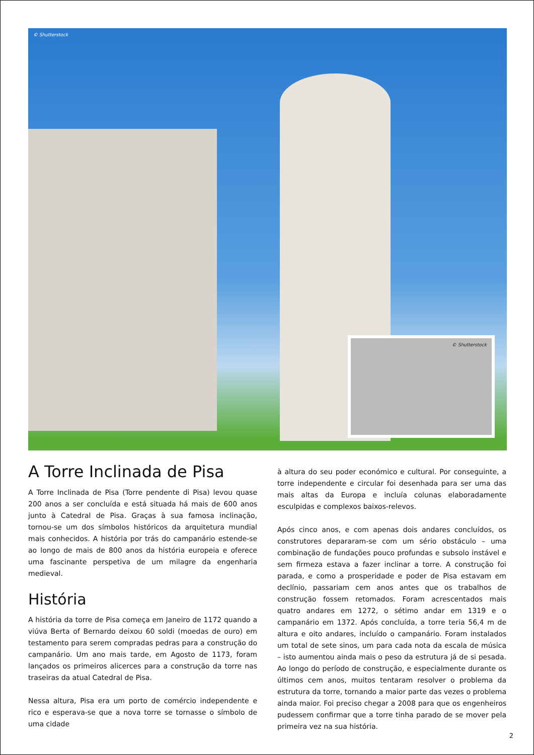© Shutterstock
© Shutterstock
A Torre Inclinada de Pisa
A Torre Inclinada de Pisa (Torre pendente di Pisa) levou quase 200 anos a ser concluída e está situada há mais de 600 anos junto à Catedral de Pisa. Graças à sua famosa inclinação, tornou-se um dos símbolos históricos da arquitetura mundial mais conhecidos. A história por trás do campanário estende-se ao longo de mais de 800 anos da história europeia e oferece uma fascinante perspetiva de um milagre da engenharia medieval.
História
A história da torre de Pisa começa em Janeiro de 1172 quando a viúva Berta of Bernardo deixou 60 soldi (moedas de ouro) em testamento para serem compradas pedras para a construção do campanário. Um ano mais tarde, em Agosto de 1173, foram lançados os primeiros alicerces para a construção da torre nas traseiras da atual Catedral de Pisa.
Nessa altura, Pisa era um porto de comércio independente e rico e esperava-se que a nova torre se tornasse o símbolo de uma cidade
à altura do seu poder económico e cultural. Por conseguinte, a torre independente e circular foi desenhada para ser uma das mais altas da Europa e incluía colunas elaboradamente esculpidas e complexos baixos-relevos.
Após cinco anos, e com apenas dois andares concluídos, os construtores depararam-se com um sério obstáculo – uma combinação de fundações pouco profundas e subsolo instável e sem firmeza estava a fazer inclinar a torre. A construção foi parada, e como a prosperidade e poder de Pisa estavam em declínio, passariam cem anos antes que os trabalhos de construção fossem retomados. Foram acrescentados mais quatro andares em 1272, o sétimo andar em 1319 e o campanário em 1372. Após concluída, a torre teria 56,4 m de altura e oito andares, incluído o campanário. Foram instalados um total de sete sinos, um para cada nota da escala de música – isto aumentou ainda mais o peso da estrutura já de si pesada. Ao longo do período de construção, e especialmente durante os últimos cem anos, muitos tentaram resolver o problema da estrutura da torre, tornando a maior parte das vezes o problema ainda maior. Foi preciso chegar a 2008 para que os engenheiros pudessem confirmar que a torre tinha parado de se mover pela primeira vez na sua história.
2